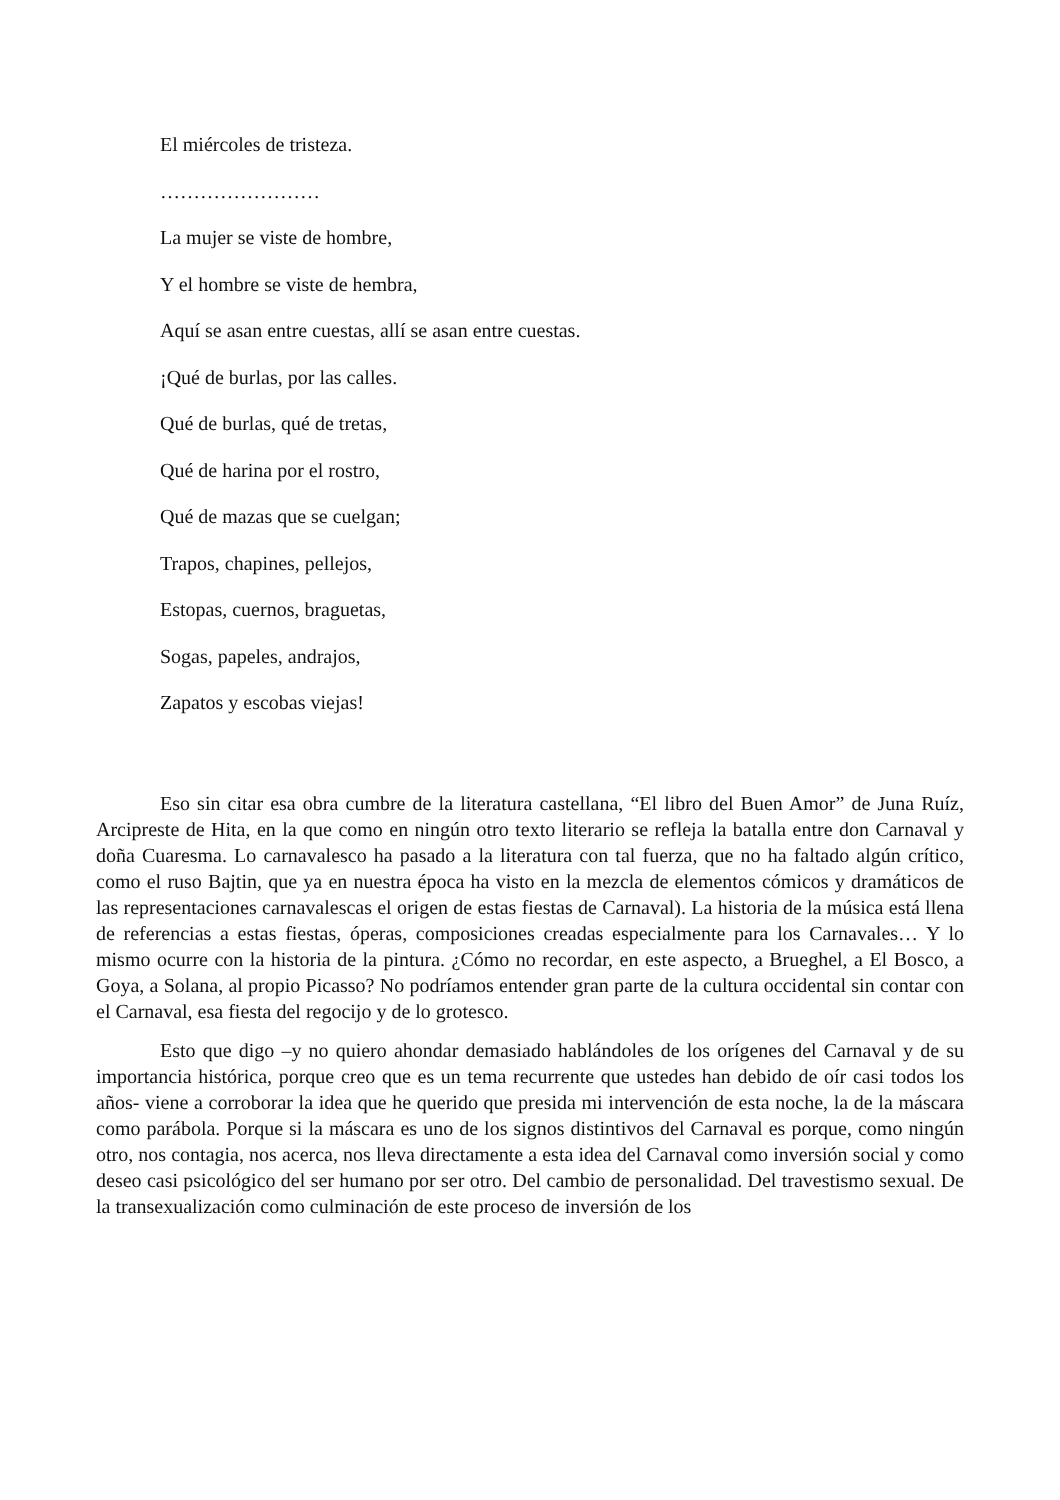El miércoles de tristeza.
……………………
La mujer se viste de hombre,
Y el hombre se viste de hembra,
Aquí se asan entre cuestas, allí se asan entre cuestas.
¡Qué de burlas, por las calles.
Qué de burlas, qué de tretas,
Qué de harina por el rostro,
Qué de mazas que se cuelgan;
Trapos, chapines, pellejos,
Estopas, cuernos, braguetas,
Sogas, papeles, andrajos,
Zapatos y escobas viejas!
Eso sin citar esa obra cumbre de la literatura castellana, “El libro del Buen Amor” de Juna Ruíz, Arcipreste de Hita, en la que como en ningún otro texto literario se refleja la batalla entre don Carnaval y doña Cuaresma. Lo carnavalesco ha pasado a la literatura con tal fuerza, que no ha faltado algún crítico, como el ruso Bajtin, que ya en nuestra época ha visto en la mezcla de elementos cómicos y dramáticos de las representaciones carnavalescas el origen de estas fiestas de Carnaval). La historia de la música está llena de referencias a estas fiestas, óperas, composiciones creadas especialmente para los Carnavales… Y lo mismo ocurre con la historia de la pintura. ¿Cómo no recordar, en este aspecto, a Brueghel, a El Bosco, a Goya, a Solana, al propio Picasso? No podríamos entender gran parte de la cultura occidental sin contar con el Carnaval, esa fiesta del regocijo y de lo grotesco.
Esto que digo –y no quiero ahondar demasiado hablándoles de los orígenes del Carnaval y de su importancia histórica, porque creo que es un tema recurrente que ustedes han debido de oír casi todos los años- viene a corroborar la idea que he querido que presida mi intervención de esta noche, la de la máscara como parábola. Porque si la máscara es uno de los signos distintivos del Carnaval es porque, como ningún otro, nos contagia, nos acerca, nos lleva directamente a esta idea del Carnaval como inversión social y como deseo casi psicológico del ser humano por ser otro. Del cambio de personalidad. Del travestismo sexual. De la transexualización como culminación de este proceso de inversión de los